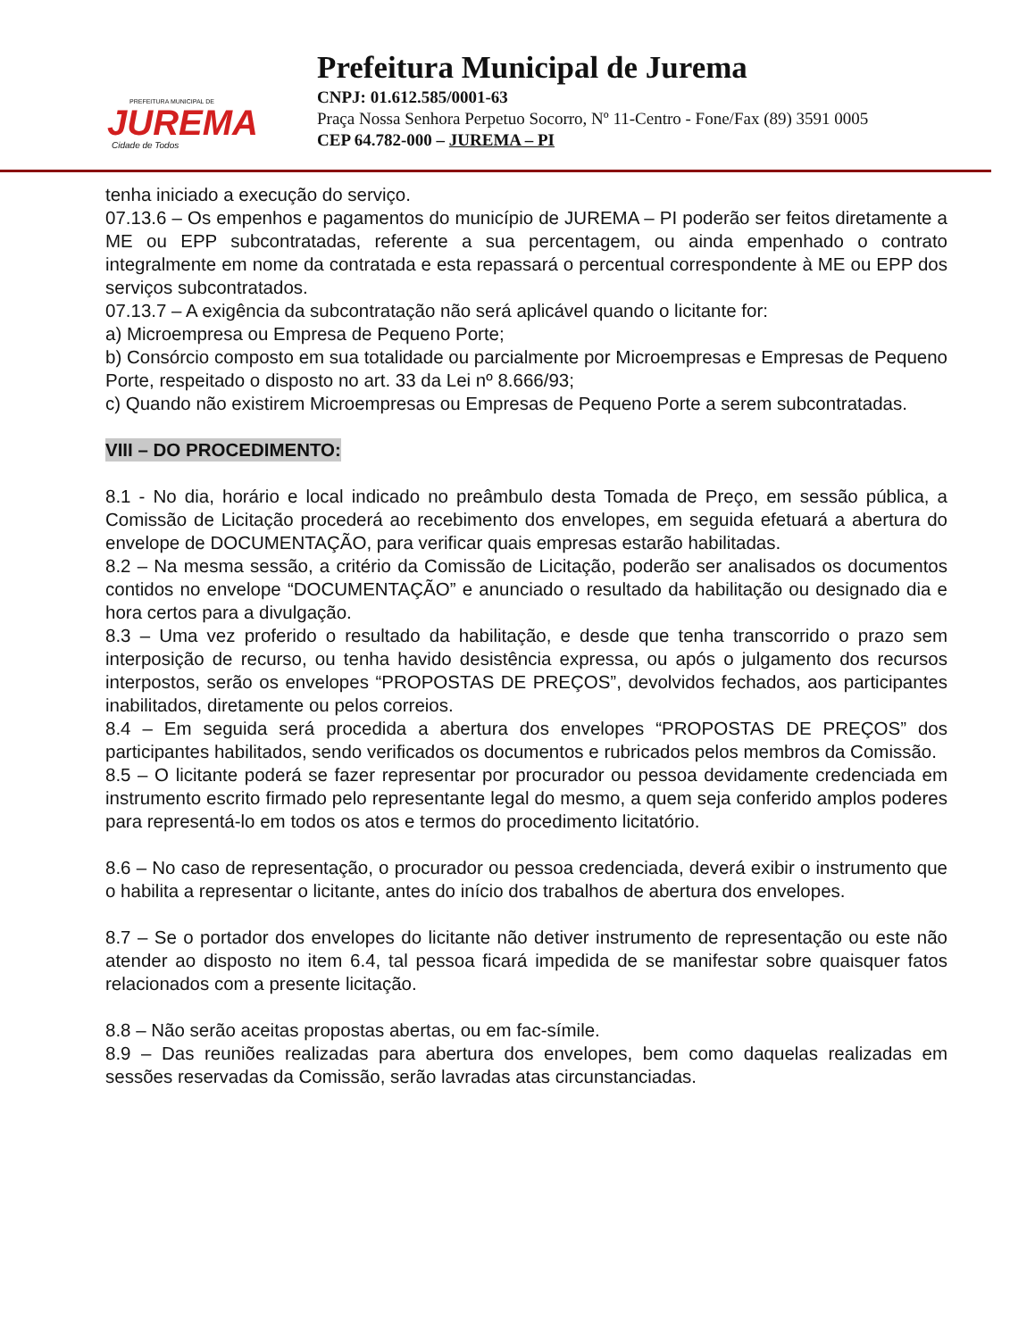PREFEITURA MUNICIPAL DE
JUREMA
Cidade de Todos
Prefeitura Municipal de Jurema
CNPJ: 01.612.585/0001-63
Praça Nossa Senhora Perpetuo Socorro, Nº 11-Centro - Fone/Fax (89) 3591 0005
CEP 64.782-000 – JUREMA – PI
tenha iniciado a execução do serviço.
07.13.6 – Os empenhos e pagamentos do município de JUREMA – PI poderão ser feitos diretamente a ME ou EPP subcontratadas, referente a sua percentagem, ou ainda empenhado o contrato integralmente em nome da contratada e esta repassará o percentual correspondente à ME ou EPP dos serviços subcontratados.
07.13.7 – A exigência da subcontratação não será aplicável quando o licitante for:
a) Microempresa ou Empresa de Pequeno Porte;
b) Consórcio composto em sua totalidade ou parcialmente por Microempresas e Empresas de Pequeno Porte, respeitado o disposto no art. 33 da Lei nº 8.666/93;
c) Quando não existirem Microempresas ou Empresas de Pequeno Porte a serem subcontratadas.
VIII – DO PROCEDIMENTO:
8.1 - No dia, horário e local indicado no preâmbulo desta Tomada de Preço, em sessão pública, a Comissão de Licitação procederá ao recebimento dos envelopes, em seguida efetuará a abertura do envelope de DOCUMENTAÇÃO, para verificar quais empresas estarão habilitadas.
8.2 – Na mesma sessão, a critério da Comissão de Licitação, poderão ser analisados os documentos contidos no envelope “DOCUMENTAÇÃO” e anunciado o resultado da habilitação ou designado dia e hora certos para a divulgação.
8.3 – Uma vez proferido o resultado da habilitação, e desde que tenha transcorrido o prazo sem interposição de recurso, ou tenha havido desistência expressa, ou após o julgamento dos recursos interpostos, serão os envelopes “PROPOSTAS DE PREÇOS”, devolvidos fechados, aos participantes inabilitados, diretamente ou pelos correios.
8.4 – Em seguida será procedida a abertura dos envelopes “PROPOSTAS DE PREÇOS” dos participantes habilitados, sendo verificados os documentos e rubricados pelos membros da Comissão.
8.5 – O licitante poderá se fazer representar por procurador ou pessoa devidamente credenciada em instrumento escrito firmado pelo representante legal do mesmo, a quem seja conferido amplos poderes para representá-lo em todos os atos e termos do procedimento licitatório.
8.6 – No caso de representação, o procurador ou pessoa credenciada, deverá exibir o instrumento que o habilita a representar o licitante, antes do início dos trabalhos de abertura dos envelopes.
8.7 – Se o portador dos envelopes do licitante não detiver instrumento de representação ou este não atender ao disposto no item 6.4, tal pessoa ficará impedida de se manifestar sobre quaisquer fatos relacionados com a presente licitação.
8.8 – Não serão aceitas propostas abertas, ou em fac-símile.
8.9 – Das reuniões realizadas para abertura dos envelopes, bem como daquelas realizadas em sessões reservadas da Comissão, serão lavradas atas circunstanciadas.